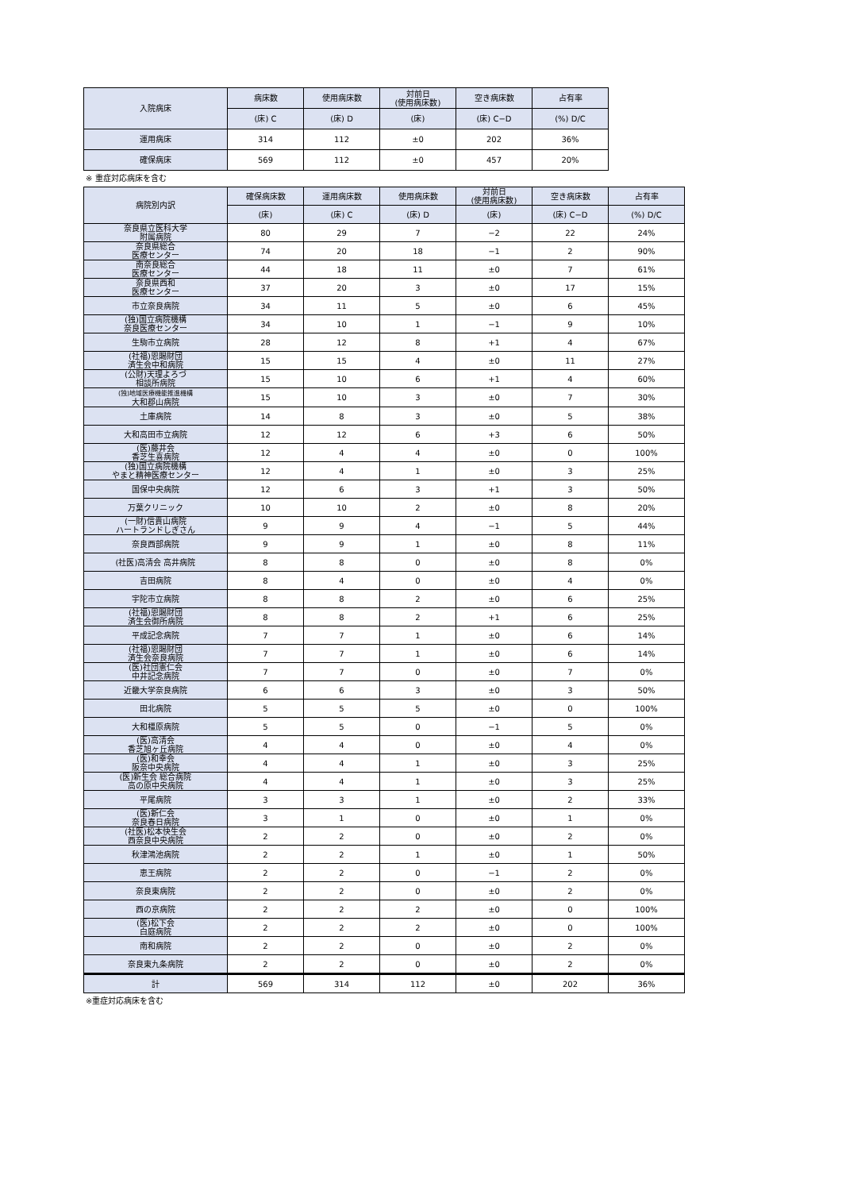| 入院病床 | 病床数 | 使用病床数 | 対前日 (使用病床数) | 空き病床数 | 占有率 |
| --- | --- | --- | --- | --- | --- |
| | (床) C | (床) D | (床) | (床) C−D | (%) D/C |
| 運用病床 | 314 | 112 | ±0 | 202 | 36% |
| 確保病床 | 569 | 112 | ±0 | 457 | 20% |
※ 重症対応病床を含む
| 病院別内訳 | 確保病床数 | 運用病床数 | 使用病床数 | 対前日 (使用病床数) | 空き病床数 | 占有率 |
| --- | --- | --- | --- | --- | --- | --- |
| | (床) | (床) C | (床) D | (床) | (床) C−D | (%) D/C |
| 奈良県立医科大学 附属病院 | 80 | 29 | 7 | −2 | 22 | 24% |
| 奈良県総合 医療センター | 74 | 20 | 18 | −1 | 2 | 90% |
| 南奈良総合 医療センター | 44 | 18 | 11 | ±0 | 7 | 61% |
| 奈良県西和 医療センター | 37 | 20 | 3 | ±0 | 17 | 15% |
| 市立奈良病院 | 34 | 11 | 5 | ±0 | 6 | 45% |
| (独)国立病院機構 奈良医療センター | 34 | 10 | 1 | −1 | 9 | 10% |
| 生駒市立病院 | 28 | 12 | 8 | +1 | 4 | 67% |
| (社福)恩賜財団 済生会中和病院 | 15 | 15 | 4 | ±0 | 11 | 27% |
| (公財)天理よろづ 相談所病院 | 15 | 10 | 6 | +1 | 4 | 60% |
| (独)地域医療機能推進機構 大和郡山病院 | 15 | 10 | 3 | ±0 | 7 | 30% |
| 土庫病院 | 14 | 8 | 3 | ±0 | 5 | 38% |
| 大和高田市立病院 | 12 | 12 | 6 | +3 | 6 | 50% |
| (医)藤井会 香芝生喜病院 | 12 | 4 | 4 | ±0 | 0 | 100% |
| (独)国立病院機構 やまと精神医療センター | 12 | 4 | 1 | ±0 | 3 | 25% |
| 国保中央病院 | 12 | 6 | 3 | +1 | 3 | 50% |
| 万葉クリニック | 10 | 10 | 2 | ±0 | 8 | 20% |
| (一財)信貴山病院 ハートランドしぎさん | 9 | 9 | 4 | −1 | 5 | 44% |
| 奈良西部病院 | 9 | 9 | 1 | ±0 | 8 | 11% |
| (社医)高清会 高井病院 | 8 | 8 | 0 | ±0 | 8 | 0% |
| 吉田病院 | 8 | 4 | 0 | ±0 | 4 | 0% |
| 宇陀市立病院 | 8 | 8 | 2 | ±0 | 6 | 25% |
| (社福)恩賜財団 済生会御所病院 | 8 | 8 | 2 | +1 | 6 | 25% |
| 平成記念病院 | 7 | 7 | 1 | ±0 | 6 | 14% |
| (社福)恩賜財団 済生会奈良病院 | 7 | 7 | 1 | ±0 | 6 | 14% |
| (医)社団憲仁会 中井記念病院 | 7 | 7 | 0 | ±0 | 7 | 0% |
| 近畿大学奈良病院 | 6 | 6 | 3 | ±0 | 3 | 50% |
| 田北病院 | 5 | 5 | 5 | ±0 | 0 | 100% |
| 大和橿原病院 | 5 | 5 | 0 | −1 | 5 | 0% |
| (医)高清会 香芝旭ヶ丘病院 | 4 | 4 | 0 | ±0 | 4 | 0% |
| (医)和幸会 阪奈中央病院 | 4 | 4 | 1 | ±0 | 3 | 25% |
| (医)新生会 総合病院 高の原中央病院 | 4 | 4 | 1 | ±0 | 3 | 25% |
| 平尾病院 | 3 | 3 | 1 | ±0 | 2 | 33% |
| (医)新仁会 奈良春日病院 | 3 | 1 | 0 | ±0 | 1 | 0% |
| (社医)松本快生会 西奈良中央病院 | 2 | 2 | 0 | ±0 | 2 | 0% |
| 秋津鴻池病院 | 2 | 2 | 1 | ±0 | 1 | 50% |
| 恵王病院 | 2 | 2 | 0 | −1 | 2 | 0% |
| 奈良東病院 | 2 | 2 | 0 | ±0 | 2 | 0% |
| 西の京病院 | 2 | 2 | 2 | ±0 | 0 | 100% |
| (医)松下会 白庭病院 | 2 | 2 | 2 | ±0 | 0 | 100% |
| 南和病院 | 2 | 2 | 0 | ±0 | 2 | 0% |
| 奈良東九条病院 | 2 | 2 | 0 | ±0 | 2 | 0% |
| 計 | 569 | 314 | 112 | ±0 | 202 | 36% |
※重症対応病床を含む